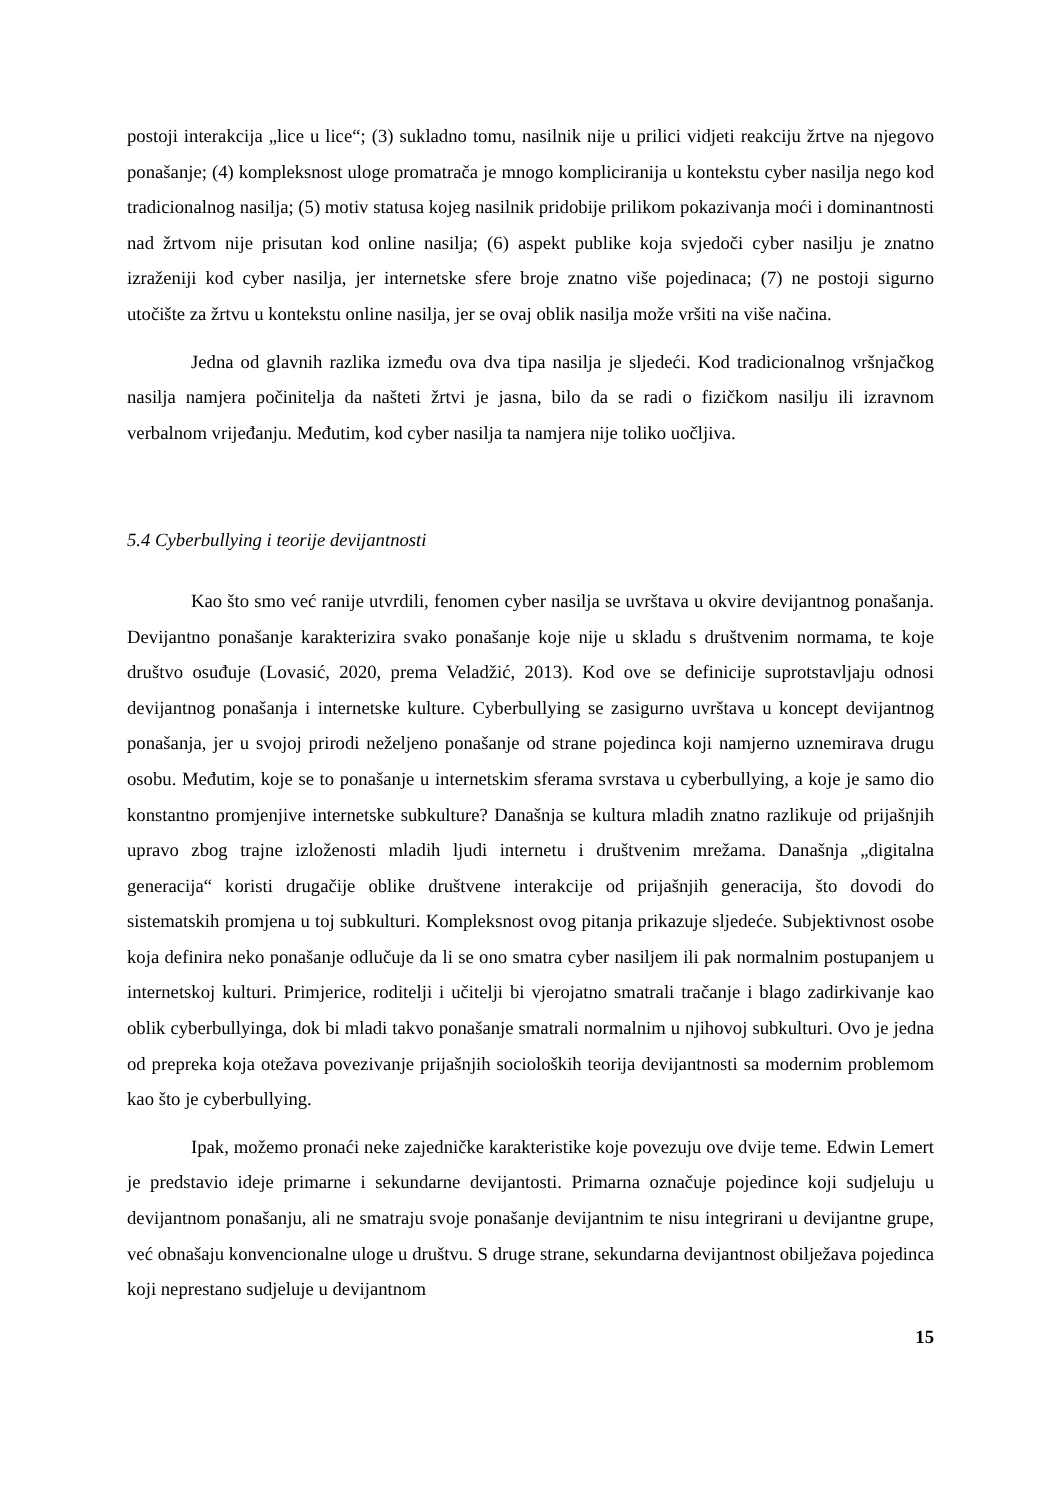postoji interakcija „lice u lice“; (3) sukladno tomu, nasilnik nije u prilici vidjeti reakciju žrtve na njegovo ponašanje; (4) kompleksnost uloge promatrača je mnogo kompliciranija u kontekstu cyber nasilja nego kod tradicionalnog nasilja; (5) motiv statusa kojeg nasilnik pridobije prilikom pokazivanja moći i dominantnosti nad žrtvom nije prisutan kod online nasilja; (6) aspekt publike koja svjedoči cyber nasilju je znatno izraženiji kod cyber nasilja, jer internetske sfere broje znatno više pojedinaca; (7) ne postoji sigurno utočište za žrtvu u kontekstu online nasilja, jer se ovaj oblik nasilja može vršiti na više načina.
Jedna od glavnih razlika između ova dva tipa nasilja je sljedeći. Kod tradicionalnog vršnjačkog nasilja namjera počinitelja da našteti žrtvi je jasna, bilo da se radi o fizičkom nasilju ili izravnom verbalnom vrijeđanju. Međutim, kod cyber nasilja ta namjera nije toliko uočljiva.
5.4 Cyberbullying i teorije devijantnosti
Kao što smo već ranije utvrdili, fenomen cyber nasilja se uvrštava u okvire devijantnog ponašanja. Devijantno ponašanje karakterizira svako ponašanje koje nije u skladu s društvenim normama, te koje društvo osuđuje (Lovasić, 2020, prema Veladžić, 2013). Kod ove se definicije suprotstavljaju odnosi devijantnog ponašanja i internetske kulture. Cyberbullying se zasigurno uvrštava u koncept devijantnog ponašanja, jer u svojoj prirodi neželjeno ponašanje od strane pojedinca koji namjerno uznemirava drugu osobu. Međutim, koje se to ponašanje u internetskim sferama svrstava u cyberbullying, a koje je samo dio konstantno promjenjive internetske subkulture? Današnja se kultura mladih znatno razlikuje od prijašnjih upravo zbog trajne izloženosti mladih ljudi internetu i društvenim mrežama. Današnja „digitalna generacija“ koristi drugačije oblike društvene interakcije od prijašnjih generacija, što dovodi do sistematskih promjena u toj subkulturi. Kompleksnost ovog pitanja prikazuje sljedeće. Subjektivnost osobe koja definira neko ponašanje odlučuje da li se ono smatra cyber nasiljem ili pak normalnim postupanjem u internetskoj kulturi. Primjerice, roditelji i učitelji bi vjerojatno smatrali tračanje i blago zadirkivanje kao oblik cyberbullyinga, dok bi mladi takvo ponašanje smatrali normalnim u njihovoj subkulturi. Ovo je jedna od prepreka koja otežava povezivanje prijašnjih socioloških teorija devijantnosti sa modernim problemom kao što je cyberbullying.
Ipak, možemo pronaći neke zajedničke karakteristike koje povezuju ove dvije teme. Edwin Lemert je predstavio ideje primarne i sekundarne devijantosti. Primarna označuje pojedince koji sudjeluju u devijantnom ponašanju, ali ne smatraju svoje ponašanje devijantnim te nisu integrirani u devijantne grupe, već obnašaju konvencionalne uloge u društvu. S druge strane, sekundarna devijantnost obilježava pojedinca koji neprestano sudjeluje u devijantnom
15